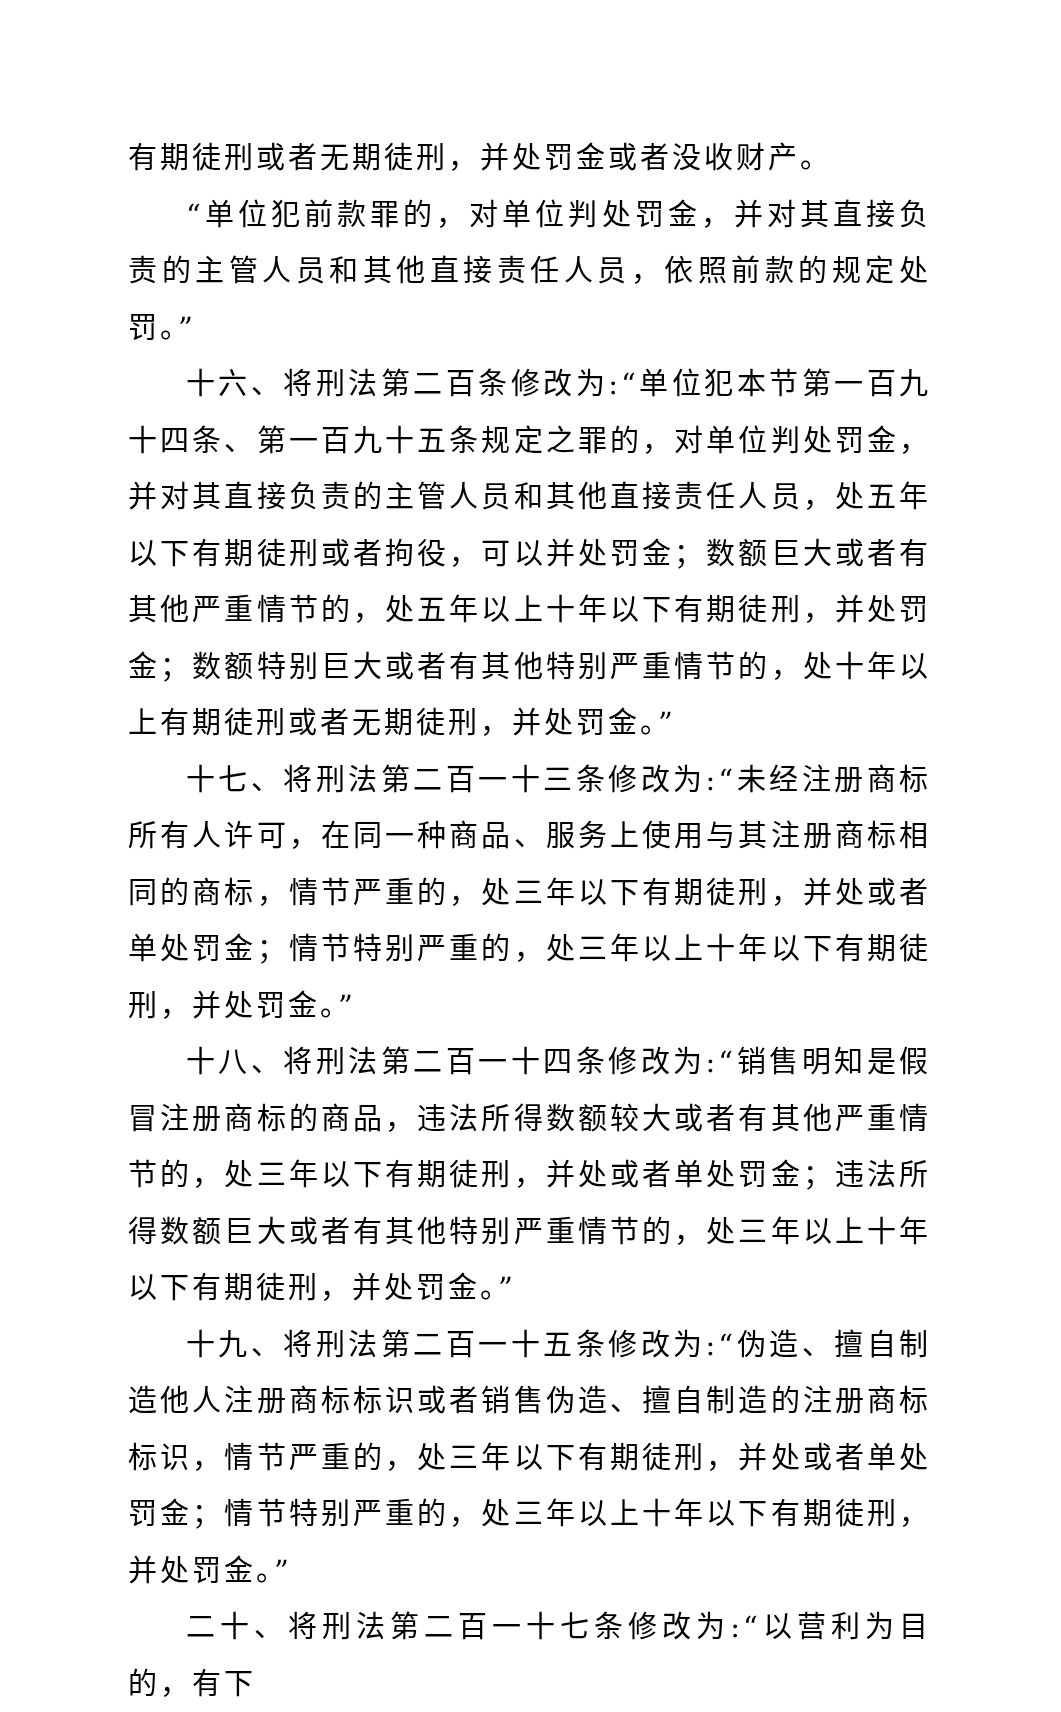有期徒刑或者无期徒刑，并处罚金或者没收财产。
“单位犯前款罪的，对单位判处罚金，并对其直接负责的主管人员和其他直接责任人员，依照前款的规定处罚。”
十六、将刑法第二百条修改为:“单位犯本节第一百九十四条、第一百九十五条规定之罪的，对单位判处罚金，并对其直接负责的主管人员和其他直接责任人员，处五年以下有期徒刑或者拘役，可以并处罚金；数额巨大或者有其他严重情节的，处五年以上十年以下有期徒刑，并处罚金；数额特别巨大或者有其他特别严重情节的，处十年以上有期徒刑或者无期徒刑，并处罚金。”
十七、将刑法第二百一十三条修改为:“未经注册商标所有人许可，在同一种商品、服务上使用与其注册商标相同的商标，情节严重的，处三年以下有期徒刑，并处或者单处罚金；情节特别严重的，处三年以上十年以下有期徒刑，并处罚金。”
十八、将刑法第二百一十四条修改为:“销售明知是假冒注册商标的商品，违法所得数额较大或者有其他严重情节的，处三年以下有期徒刑，并处或者单处罚金；违法所得数额巨大或者有其他特别严重情节的，处三年以上十年以下有期徒刑，并处罚金。”
十九、将刑法第二百一十五条修改为:“伪造、擅自制造他人注册商标标识或者销售伪造、擅自制造的注册商标标识，情节严重的，处三年以下有期徒刑，并处或者单处罚金；情节特别严重的，处三年以上十年以下有期徒刑，并处罚金。”
二十、将刑法第二百一十七条修改为:“以营利为目的，有下